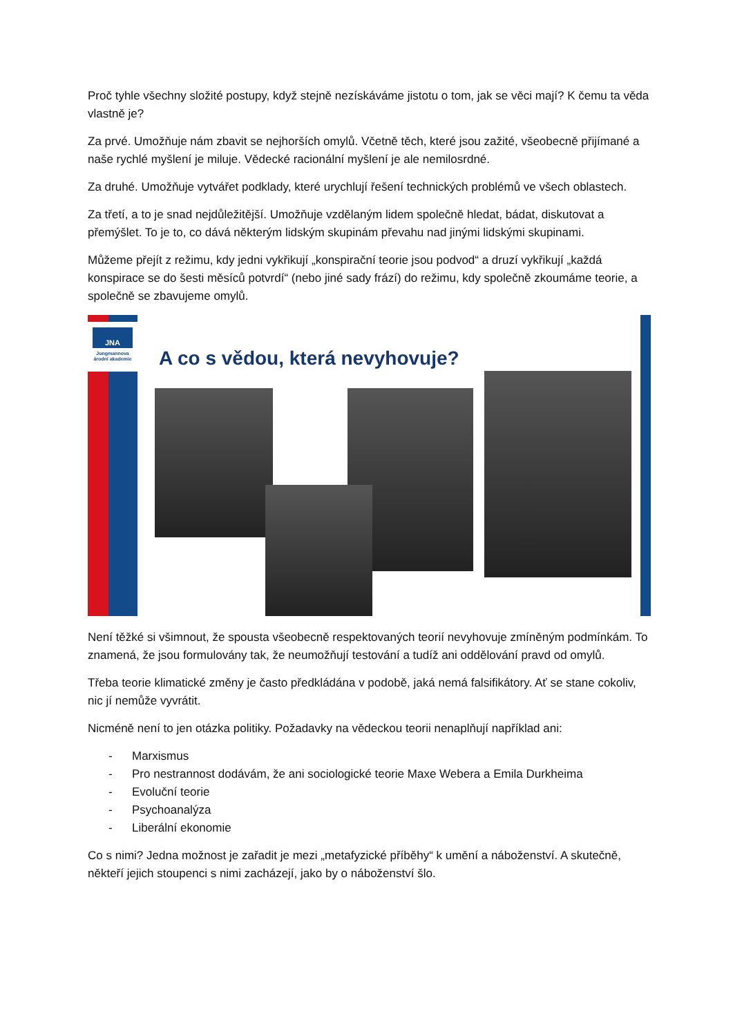Proč tyhle všechny složité postupy, když stejně nezískáváme jistotu o tom, jak se věci mají? K čemu ta věda vlastně je?
Za prvé. Umožňuje nám zbavit se nejhorších omylů. Včetně těch, které jsou zažité, všeobecně přijímané a naše rychlé myšlení je miluje. Vědecké racionální myšlení je ale nemilosrdné.
Za druhé. Umožňuje vytvářet podklady, které urychlují řešení technických problémů ve všech oblastech.
Za třetí, a to je snad nejdůležitější. Umožňuje vzdělaným lidem společně hledat, bádat, diskutovat a přemýšlet. To je to, co dává některým lidským skupinám převahu nad jinými lidskými skupinami.
Můžeme přejít z režimu, kdy jedni vykřikují „konspirační teorie jsou podvod“ a druzí vykřikují „každá konspirace se do šesti měsíců potvrdí“ (nebo jiné sady frází) do režimu, kdy společně zkoumáme teorie, a společně se zbavujeme omylů.
JNA
Jungmannova
árodní akademie
A co s vědou, která nevyhovuje?
Není těžké si všimnout, že spousta všeobecně respektovaných teorií nevyhovuje zmíněným podmínkám. To znamená, že jsou formulovány tak, že neumožňují testování a tudíž ani oddělování pravd od omylů.
Třeba teorie klimatické změny je často předkládána v podobě, jaká nemá falsifikátory. Ať se stane cokoliv, nic jí nemůže vyvrátit.
Nicméně není to jen otázka politiky. Požadavky na vědeckou teorii nenaplňují například ani:
- Marxismus
- Pro nestrannost dodávám, že ani sociologické teorie Maxe Webera a Emila Durkheima
- Evoluční teorie
- Psychoanalýza
- Liberální ekonomie
Co s nimi? Jedna možnost je zařadit je mezi „metafyzické příběhy“ k umění a náboženství. A skutečně, někteří jejich stoupenci s nimi zacházejí, jako by o náboženství šlo.